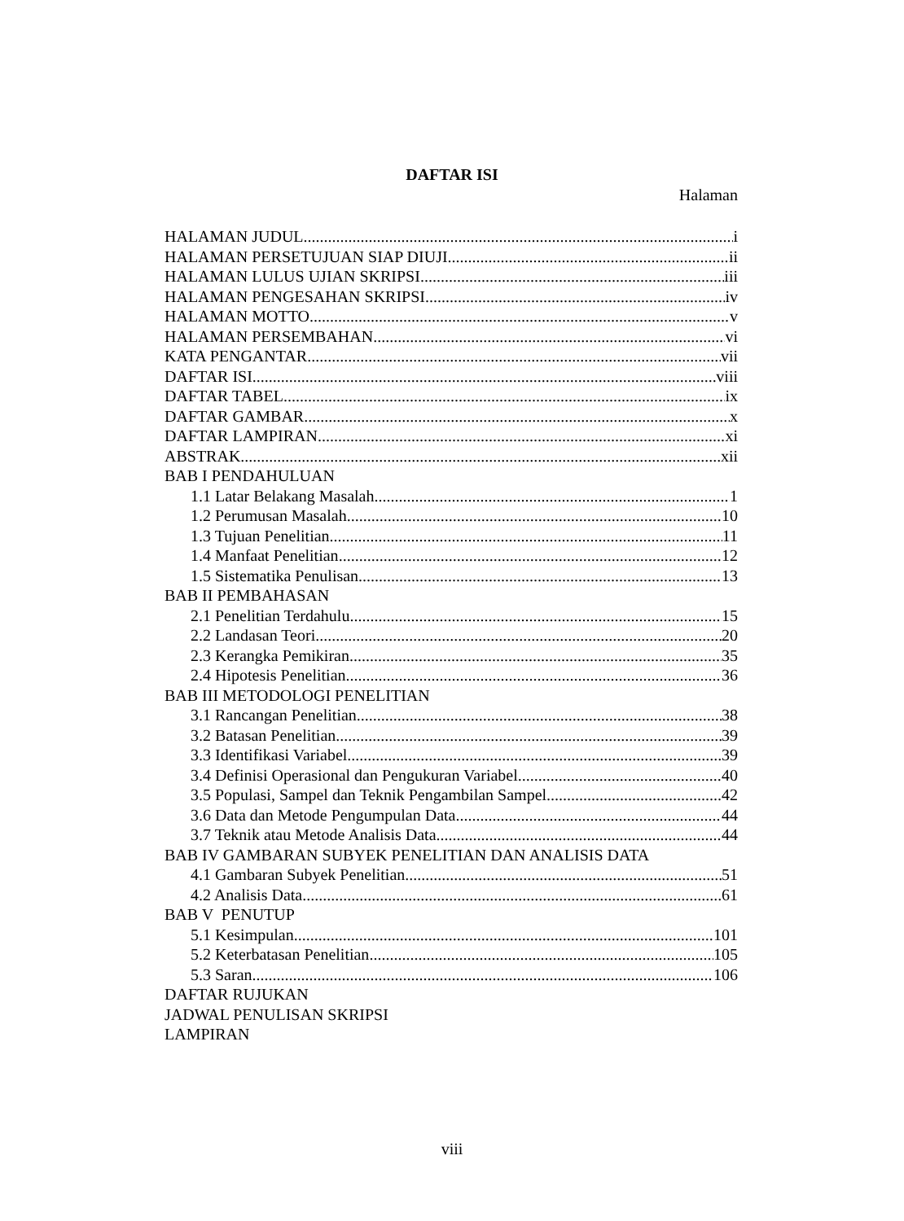DAFTAR ISI
Halaman
HALAMAN JUDUL i
HALAMAN PERSETUJUAN SIAP DIUJI ii
HALAMAN LULUS UJIAN SKRIPSI iii
HALAMAN PENGESAHAN SKRIPSI iv
HALAMAN MOTTO v
HALAMAN PERSEMBAHAN vi
KATA PENGANTAR vii
DAFTAR ISI viii
DAFTAR TABEL ix
DAFTAR GAMBAR x
DAFTAR LAMPIRAN xi
ABSTRAK xii
BAB I PENDAHULUAN
1.1 Latar Belakang Masalah 1
1.2 Perumusan Masalah 10
1.3 Tujuan Penelitian 11
1.4 Manfaat Penelitian 12
1.5 Sistematika Penulisan 13
BAB II PEMBAHASAN
2.1 Penelitian Terdahulu 15
2.2 Landasan Teori 20
2.3 Kerangka Pemikiran 35
2.4 Hipotesis Penelitian 36
BAB III METODOLOGI PENELITIAN
3.1 Rancangan Penelitian 38
3.2 Batasan Penelitian 39
3.3 Identifikasi Variabel 39
3.4 Definisi Operasional dan Pengukuran Variabel 40
3.5 Populasi, Sampel dan Teknik Pengambilan Sampel 42
3.6 Data dan Metode Pengumpulan Data 44
3.7 Teknik atau Metode Analisis Data 44
BAB IV GAMBARAN SUBYEK PENELITIAN DAN ANALISIS DATA
4.1 Gambaran Subyek Penelitian 51
4.2 Analisis Data 61
BAB V PENUTUP
5.1 Kesimpulan 101
5.2 Keterbatasan Penelitian 105
5.3 Saran 106
DAFTAR RUJUKAN
JADWAL PENULISAN SKRIPSI
LAMPIRAN
viii